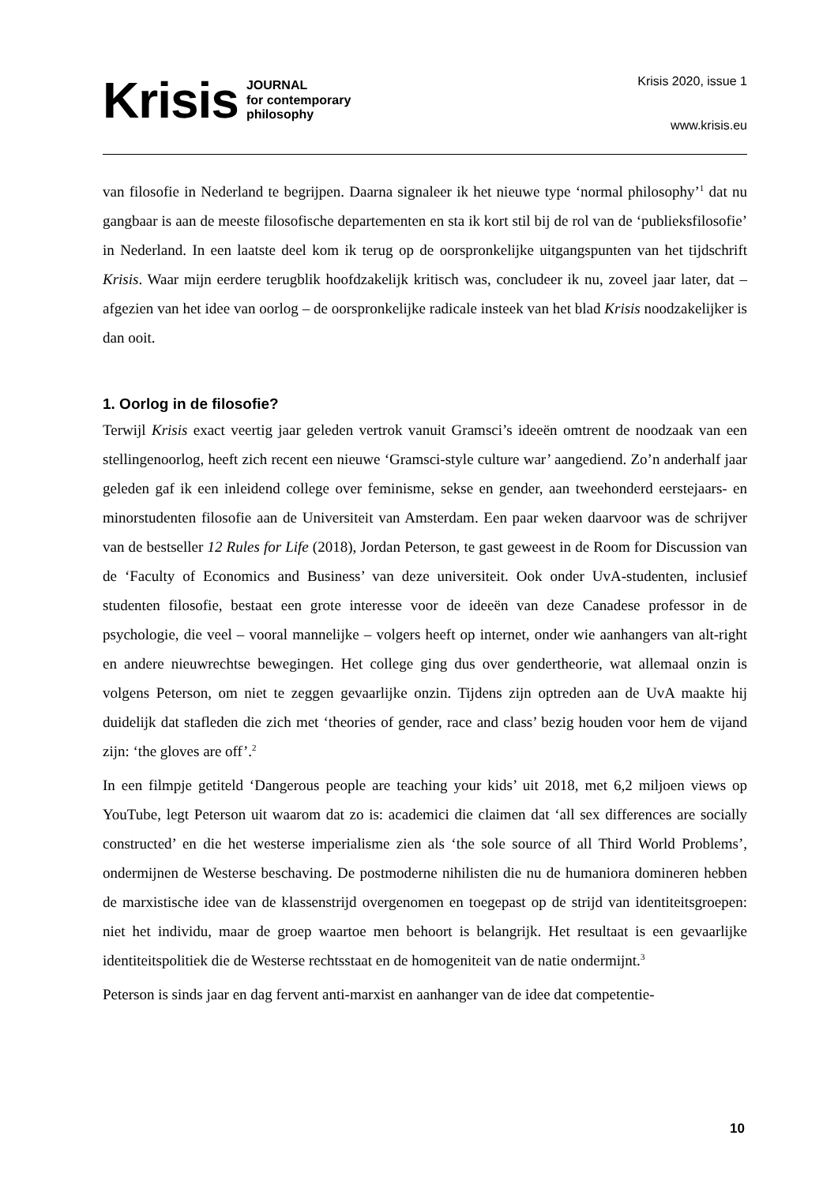Krisis JOURNAL
for contemporary
philosophy
Krisis 2020, issue 1
www.krisis.eu
van filosofie in Nederland te begrijpen. Daarna signaleer ik het nieuwe type ‘normal philosophy’<sup>1</sup> dat nu gangbaar is aan de meeste filosofische departementen en sta ik kort stil bij de rol van de ‘publieksfilosofie’ in Nederland. In een laatste deel kom ik terug op de oorspronkelijke uitgangspunten van het tijdschrift Krisis. Waar mijn eerdere terugblik hoofdzakelijk kritisch was, concludeer ik nu, zoveel jaar later, dat – afgezien van het idee van oorlog – de oorspronkelijke radicale insteek van het blad Krisis noodzakelijker is dan ooit.
1. Oorlog in de filosofie?
Terwijl Krisis exact veertig jaar geleden vertrok vanuit Gramsci’s ideeën omtrent de noodzaak van een stellingenoorlog, heeft zich recent een nieuwe ‘Gramsci-style culture war’ aangediend. Zo’n anderhalf jaar geleden gaf ik een inleidend college over feminisme, sekse en gender, aan tweehonderd eerstejaars- en minorstudenten filosofie aan de Universiteit van Amsterdam. Een paar weken daarvoor was de schrijver van de bestseller 12 Rules for Life (2018), Jordan Peterson, te gast geweest in de Room for Discussion van de ‘Faculty of Economics and Business’ van deze universiteit. Ook onder UvA-studenten, inclusief studenten filosofie, bestaat een grote interesse voor de ideeën van deze Canadese professor in de psychologie, die veel – vooral mannelijke – volgers heeft op internet, onder wie aanhangers van alt-right en andere nieuwrechtse bewegingen. Het college ging dus over gendertheorie, wat allemaal onzin is volgens Peterson, om niet te zeggen gevaarlijke onzin. Tijdens zijn optreden aan de UvA maakte hij duidelijk dat stafleden die zich met ‘theories of gender, race and class’ bezig houden voor hem de vijand zijn: ‘the gloves are off’.<sup>2</sup>
In een filmpje getiteld ‘Dangerous people are teaching your kids’ uit 2018, met 6,2 miljoen views op YouTube, legt Peterson uit waarom dat zo is: academici die claimen dat ‘all sex differences are socially constructed’ en die het westerse imperialisme zien als ‘the sole source of all Third World Problems’, ondermijnen de Westerse beschaving. De postmoderne nihilisten die nu de humaniora domineren hebben de marxistische idee van de klassenstrijd overgenomen en toegepast op de strijd van identiteitsgroepen: niet het individu, maar de groep waartoe men behoort is belangrijk. Het resultaat is een gevaarlijke identiteitspolitiek die de Westerse rechtsstaat en de homogeniteit van de natie ondermijnt.<sup>3</sup>
Peterson is sinds jaar en dag fervent anti-marxist en aanhanger van de idee dat competentie-
10